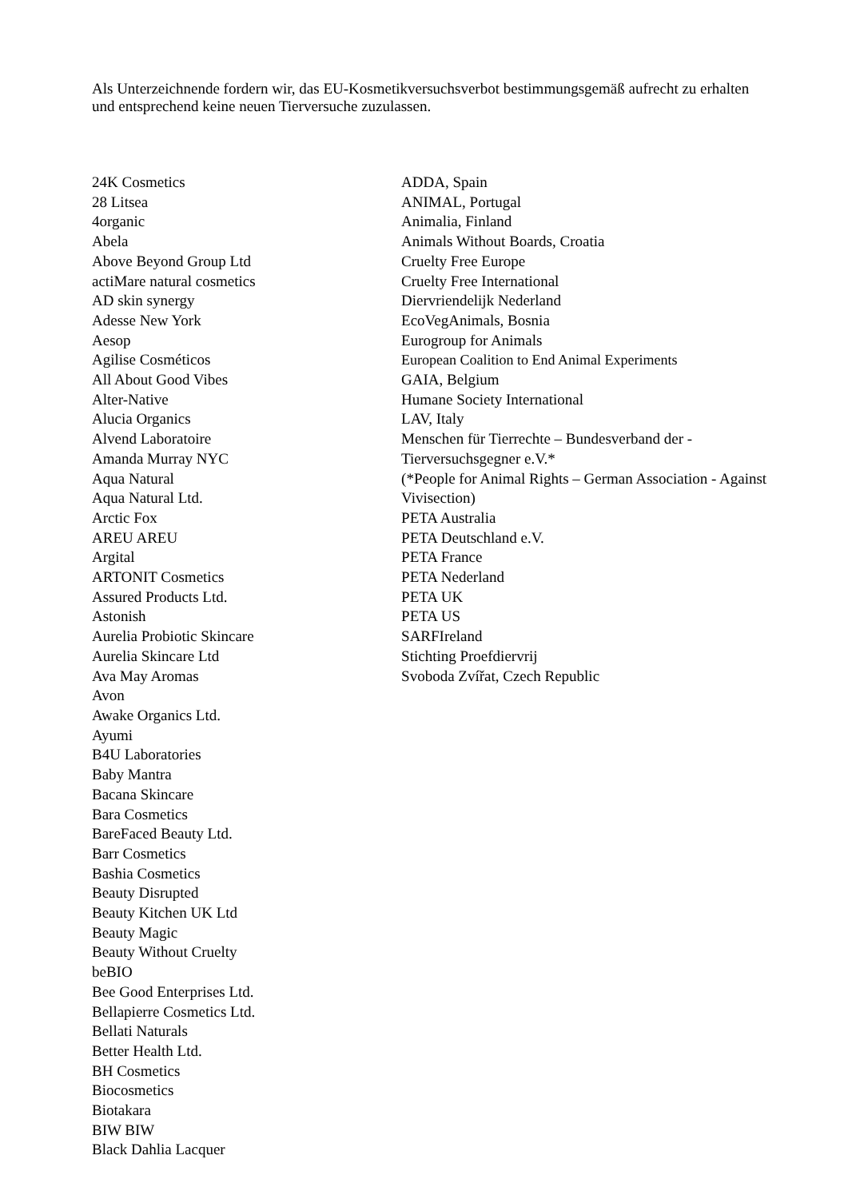Als Unterzeichnende fordern wir, das EU-Kosmetikversuchsverbot bestimmungsgemäß aufrecht zu erhalten und entsprechend keine neuen Tierversuche zuzulassen.
24K Cosmetics
28 Litsea
4organic
Abela
Above Beyond Group Ltd
actiMare natural cosmetics
AD skin synergy
Adesse New York
Aesop
Agilise Cosméticos
All About Good Vibes
Alter-Native
Alucia Organics
Alvend Laboratoire
Amanda Murray NYC
Aqua Natural
Aqua Natural Ltd.
Arctic Fox
AREU AREU
Argital
ARTONIT Cosmetics
Assured Products Ltd.
Astonish
Aurelia Probiotic Skincare
Aurelia Skincare Ltd
Ava May Aromas
Avon
Awake Organics Ltd.
Ayumi
B4U Laboratories
Baby Mantra
Bacana Skincare
Bara Cosmetics
BareFaced Beauty Ltd.
Barr Cosmetics
Bashia Cosmetics
Beauty Disrupted
Beauty Kitchen UK Ltd
Beauty Magic
Beauty Without Cruelty
beBIO
Bee Good Enterprises Ltd.
Bellapierre Cosmetics Ltd.
Bellati Naturals
Better Health Ltd.
BH Cosmetics
Biocosmetics
Biotakara
BIW BIW
Black Dahlia Lacquer
ADDA, Spain
ANIMAL, Portugal
Animalia, Finland
Animals Without Boards, Croatia
Cruelty Free Europe
Cruelty Free International
Diervriendelijk Nederland
EcoVegAnimals, Bosnia
Eurogroup for Animals
European Coalition to End Animal Experiments
GAIA, Belgium
Humane Society International
LAV, Italy
Menschen für Tierrechte – Bundesverband der - Tierversuchsgegner e.V.*
(*People for Animal Rights – German Association - Against Vivisection)
PETA Australia
PETA Deutschland e.V.
PETA France
PETA Nederland
PETA UK
PETA US
SARFIreland
Stichting Proefdiervrij
Svoboda Zvířat, Czech Republic